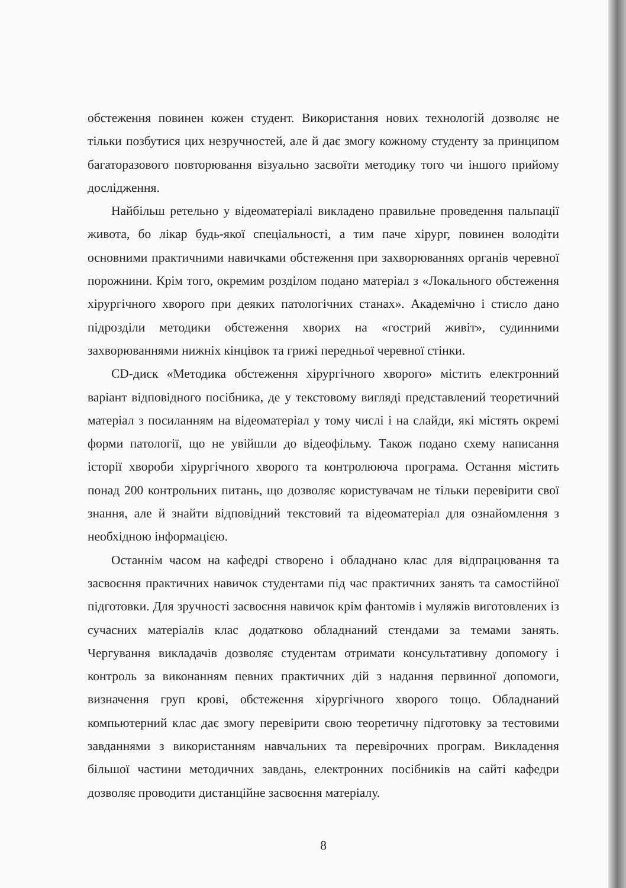обстеження повинен кожен студент. Використання нових технологій дозволяє не тільки позбутися цих незручностей, але й дає змогу кожному студенту за принципом багаторазового повторювання візуально засвоїти методику того чи іншого прийому дослідження.
Найбільш ретельно у відеоматеріалі викладено правильне проведення пальпації живота, бо лікар будь-якої спеціальності, а тим паче хірург, повинен володіти основними практичними навичками обстеження при захворюваннях органів черевної порожнини. Крім того, окремим розділом подано матеріал з «Локального обстеження хірургічного хворого при деяких патологічних станах». Академічно і стисло дано підрозділи методики обстеження хворих на «гострий живіт», судинними захворюваннями нижніх кінцівок та грижі передньої черевної стінки.
CD-диск «Методика обстеження хірургічного хворого» містить електронний варіант відповідного посібника, де у текстовому вигляді представлений теоретичний матеріал з посиланням на відеоматеріал у тому числі і на слайди, які містять окремі форми патології, що не увійшли до відеофільму. Також подано схему написання історії хвороби хірургічного хворого та контролююча програма. Остання містить понад 200 контрольних питань, що дозволяє користувачам не тільки перевірити свої знання, але й знайти відповідний текстовий та відеоматеріал для ознайомлення з необхідною інформацією.
Останнім часом на кафедрі створено і обладнано клас для відпрацювання та засвоєння практичних навичок студентами під час практичних занять та самостійної підготовки. Для зручності засвоєння навичок крім фантомів і муляжів виготовлених із сучасних матеріалів клас додатково обладнаний стендами за темами занять. Чергування викладачів дозволяє студентам отримати консультативну допомогу і контроль за виконанням певних практичних дій з надання первинної допомоги, визначення груп крові, обстеження хірургічного хворого тощо. Обладнаний компьютерний клас дає змогу перевірити свою теоретичну підготовку за тестовими завданнями з використанням навчальних та перевірочних програм. Викладення більшої частини методичних завдань, електронних посібників на сайті кафедри дозволяє проводити дистанційне засвоєння матеріалу.
8